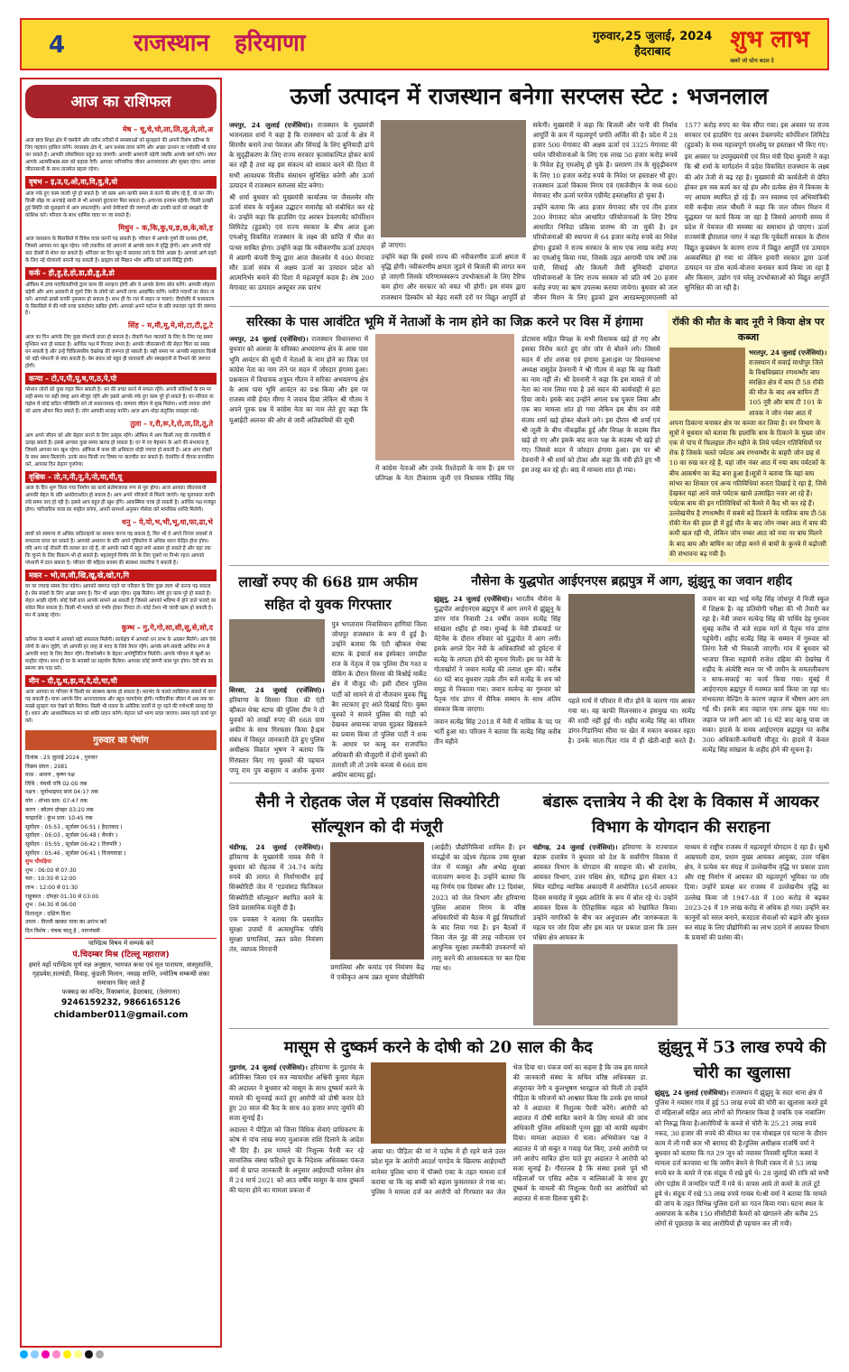4 राजस्थान हरियाणा
गुरुवार,25 जुलाई, 2024
हैदराबाद
शुभ लाभ
खबरें जो सोच बदल दे
आज का राशिफल
मेष – चू,चे,चो,ला,लि,लू,ले,लो,अ
आज छात्र शिक्षा क्षेत्र में चमकेंगे और नवीन तरीकों से समस्याओं को सुलझाने की अपनी विशेष प्रतिभा के लिए पहचान हासिल करेंगे। व्यवसाय क्षेत्र में, आप प्रशंसा प्राप्त करेंगे और अच्छा उत्थान या पदोन्नति भी प्राप्त कर सकते हैं। आपकी लोकप्रियता बहुत बढ़ जाएगी। आपकी आमदनी बढ़ेगी जबकि आपके खर्च घटेंगे। बचत आपके आत्मविश्वास-स्तर को बढ़ावा देगी। आपका पारिवारिक जीवन आरामदायक और सुखद रहेगा। आपका जीवनसाथी के साथ तालमेल बहतर रहेगा।
वृषभ – इ,उ,ए,ओ,वा,वि,वु,वे,वो
आज रुके हुए काम जल्दी पूरे हो सकते हैं। जो काम आप काफी समय से करने की सोच रहे हैं, वो कर लेंगे। किसी बोझ या अनचाहे साथी से भी आपको छुटकारा मिल सकता है। अचानक इनकम बढ़ेगी। किसी उलझी हुई स्थिति को सुलझाने में आप सफलरहेंगे। अपने प्रेमीजनों की जरूरतों और उनकी बातों को समझने की कोशिश करें। परिवार के साथ धार्मिक यात्रा पर जा सकते हैं।
मिथुन – क,कि,कु,घ,ङ,छ,के,को,ह
आज व्यवसाय के सिलसिले में विदेश यात्रा करनी पड़ सकती है। परिवार में आपके गुणों की प्रशंसा होगी, जिससे आपका मन खुश रहेगा। नयी तकनीक को अपनाने से आपके काम में वृद्धि होगी। आप अपनी कोई बात दोस्तों से शेयर कर सकते हैं। शनिवार का दिन खुद में बदलाव लाने के लिये अच्छा है। आपको आगे बढ़ने के लिए नई योजनाएँ बनानी पड़ सकती है। ब्राह्मण को मिष्ठान भोग अर्पित करें कार्य सिद्धि होगी।
कर्क – ही,हु,हे,हो,डा,डी,डू,डे,डो
ऑफिस में उच्च पदाधिकारियों द्वारा काम की सराहना होगी और वे आपके प्रेरणा स्रोत बनेंगे। आपकी शोहरत बढ़ेगी और आप आसानी से दूसरे लिंग के लोगों को अपनी तरफ आकर्षित करेंगे। नशीले पदार्थों का सेवन ना करें। आपको इससे काफी नुकसान हो सकता है। साथ ही देर रात में वाहन ना चलाएं। दीर्घावधि में कामकाज के सिलसिले में की गयी यात्रा फ़ायदेमंद साबित होगी। आपको अपने पार्टनर के प्रति वफादार रहने की जरूरत है।
सिंह – म,मी,मू,मे,मो,टा,टी,टू,टे
आज का दिन आपके लिए कुछ परेशानी वाला हो सकता है। नौकरी पेशा जातकों के लिए के लिए यह समय मुश्किल भरा हो सकता है। आर्थिक पक्ष में गिरावट संभव है। आपके जीवनसाथी की सेहत चिंता का सबब बन सकती है और उन्हें चिकित्सकीय देखरेख की जरूरत हो सकती है। सही समय पर आपकी सहायता किसी को बड़ी परेशानी से बचा सकती है। प्रेम संबंध को बहुत ही सावधानी और समझदारी से निभाने की जरूरत होगी।
कन्या – टो,प,पी,पू,ष,ण,ठ,पे,पो
परेशान लोगों को कुछ राहत मिल सकती है। धन की बचत करने में सफल रहेंगे। अपनी कोशिशों के दम पर सही समय पर सही जगह आप मौजूद रहेंगे और इससे आपके रुके हुए काम पूरे हो सकते हैं। घर-परिवार या पड़ोस में कोई कठिन परिस्थिति बने तो सकारात्मक रहें। दाम्पत्य जीवन में सुख मिलेगा। शादी लायक लोगों को आज ऑफर मिल सकते हैं। लोग आपकी सलाह मानेंगे। आज आप थोड़ा संतुलित व्यवहार रखें।
तुला – र,री,रू,रे,रो,ता,ति,तू,ते
आप अपने जीवन को और बेहतर बनाने के लिए उत्सुक रहेंगे। ऑफिस में आप किसी तरह की राजनीति में उलझ सकते हैं। इससे आपका कुछ समय खराब हो सकता है। घर में नए मेहमान के आने की संभावना है, जिससे आपका मन खुश रहेगा। ऑफिस में काम की अधिकता थोड़ी ज्यादा हो सकती है। आज आप दोस्तों के साथ समय बिताएंगे। उनके साथ किसी नए विषय पर बातचीत कर सकते हैं। देवमंदिर में दीपक प्रज्वलित करें, आपका दिन बेहतर गुजरेगा।
वृश्चिक – तो,न,नी,नू,ने,नो,या,यी,यू
आज के दिन शुरू किया गया निर्माण का कार्य संतोषजनक रूप से पूरा होगा। आज आपका जीवनसाथी आपकी सेहत के प्रति असंवेदनशील हो सकता है। आप अपने परिजनों से मिलने जाएंगे। यह मुलाकात काफी लंबे समय बाद हो रही है। इससे आप बहुत ही खुश होंगे। आकस्मिक यात्रा हो सकती है। आर्थिक पक्ष मजबूत होगा। पारिवारिक यात्रा का माहौल बनेगा, अपनी सामर्थ्य अनुसार गौसेवा करें मानसिक शान्ति मिलेगी।
धनु – ये,यो,भ,भी,भू,धा,फा,ढा,भे
छात्रों को सामान्य से अधिक कठिनाइयों का सामना करना पड़ सकता है, फिर भी वे अपने निरंतर प्रयासों से सफलता प्राप्त कर सकते हैं। आपको अध्ययन के प्रति अपने दृष्टिकोण में अधिक ध्यान केंद्रित होना होगा। यदि आप नई नौकरी की तलाश कर रहे हैं, तो आपके रास्ते में बहुत सारे अवसर हो सकते हैं और यहां तक कि चुनने के लिए विकल्प भी हो सकते हैं। महत्वपूर्ण निर्णय लेने के लिए दूसरों पर निर्भर रहना आपको परेशानी में डाल सकता है। परिवार की महिला सदस्य की स्वास्थ्य तकलीफ दे सकती है।
मकर – भो,ज,जी,खि,खू,खे,खो,ग,गि
घर पर ज्यादा समय देना पड़ेगा। आपको जरूरत पड़ने पर परिवार के लिए कुछ त्याग भी करना पड़ सकता है। प्रेम संबंधों के लिए अच्छा समय है। दिन भी अच्छा रहेगा। सुख मिलेगा। सोचे हुए काम पूरे हो सकते हैं। सेहत अच्छी रहेगी। कोई ऐसी बात आपके सामने आ सकती है जिससे आपको भविष्य में होने वाले फायदे का संकेत मिल सकता है। किसी भी मामले को गंभीर होकर निपटा लें। कोई टेंशन भी जल्दी खत्म हो सकती है। मन में उत्साह रहेगा।
कुम्भ – गु,गे,गो,सा,सी,सू,से,सो,द
करियर के मामले में आपको बड़ी सफलता मिलेगी। कार्यक्षेत्र में आपको धन लाभ के अवसर मिलेंगे। आप ऐसे लोगों के साथ जुड़ेंगे, जो आपकी हर तरह से मदद के लिये तैयार रहेंगे। आपके सगे-संबंधी आर्थिक रूप से आपकी मदद के लिए तैयार रहेंगे। विजनेसमैन के बेहतर अपॉर्चुनिटिज मिलेंगी। आपके परिवार में खुशी का माहौल रहेगा। साथ ही घर के सदस्यों का सहयोग मिलेगा। आपका कोई जरूरी काम पूरा होगा। देवी मंत्र का स्मरण जप पाठ करें।
मीन – दी,दू,थ,झ,ञ,दे,दो,चा,ची
आज आपका या परिवार में किसी का स्वास्थ्य खराब हो सकता है। मतभेद के चलते व्यक्तिगत संबंधों में दरार पड़ सकती है। यात्रा आपके लिए आनन्ददायक और बहुत फायदेमंद होगी। पारिवारिक जीवन में अब तक का सबसे सुनहरा पल देखने को मिलेगा। किसी भी प्रकार के अनैतिक कार्यों से दूर रहने की गणेशजी सलाह देते हैं। ध्यान और आध्यात्मिकता मन को शांति प्रदान करेंगे। मेहनत करें भाग्य बदल जाएगा। समय रहते कार्य पूरा करें।
गुरुवार का पंचांग
दिनांक : 25 जुलाई 2024 , गुरुवार
विक्रम संवत : 2081
मास : श्रावण , कृष्ण पक्ष
तिथि : पंचमी रात्रि 02:00 तक
नक्षत्र : पूर्वाभाद्रपद सायं 04:17 तक
योग : शोभन प्रात: 07:47 तक
करण : कौलव दोपहर 03:20 तक
चन्द्रराशि : कुंभ प्रात: 10:45 तक
सूर्योदय : 05:53 , सूर्यास्त 06:51 ( हैदराबाद )
सूर्योदय : 06:03 , सूर्यास्त 06:48 ( बैंग्लोर )
सूर्योदय : 05:55 , सूर्यास्त 06:42 ( तिरुपति )
सूर्योदय : 05:46 , सूर्यास्त 06:41 ( विजयवाड़ा )
शुभ चौघड़िया
शुभ : 06:00 से 07:30
चल : 10:30 से 12:00
लाभ : 12:00 से 01:30
राहुकाल : दोपहर 01:30 से 03:00
शुभ : 04:30 से 06:00
दिशाशूल : दक्षिण दिशा
उपाय : तिल्ली खाकर यात्रा का आरंभ करें
दिन विशेष : पंचक चालू है , नागपंचमी
पाण्डित्य विषय में सम्पर्क करें
पं.चिदम्बर मिश्र (टिल्लू महाराज)
हमारे यहाँ पाण्डित्य पूर्ण यज्ञ अनुष्ठान, भागवत कथा एवं मूल पारायण, वास्तुशान्ति, गृहप्रवेश,शतचंडी, विवाह, कुंडली मिलान, नवग्रह शान्ति, ज्योतिष सम्बन्धी शंका समाधान किए जाते हैं
फक्कड़ का मन्दिर, रिकाबगंज, हैदराबाद, (तेलंगाना)
9246159232, 9866165126
chidamber011@gmail.com
ऊर्जा उत्पादन में राजस्थान बनेगा सरप्लस स्टेट : भजनलाल
जयपुर, 24 जुलाई (एजेंसियां)। राजस्थान के मुख्यमंत्री भजनलाल शर्मा ने कहा है कि राजस्थान को ऊर्जा के क्षेत्र में सिरमौर बनाने तथा पेयजल और सिंचाई के लिए बुनियादी ढांचे के सुदृढ़ीकरण के लिए राज्य सरकार कृतसंकल्पित होकर कार्य कर रही है तथा वह इस संकल्प को साकार करने की दिशा में सभी आवश्यक वित्तीय संसाधन सुनिश्चित करेगी और ऊर्जा उत्पादन में राजस्थान सरप्लस स्टेट बनेगा।
श्री शर्मा बुधवार को मुख्यमंत्री कार्यालय पर जैसलमेर सौर ऊर्जा संयत्र के वर्चुअल उद्घाटन समारोह को संबोधित कर रहे थे। उन्होंने कहा कि हाउसिंग एंड अरबन डेवलपमेंट कॉर्पोरेशन लिमिटेड (हुडको) एवं राज्य सरकार के बीच आज हुआ एमओयू विकसित राजस्थान के लक्ष्य की प्राप्ति में मील का पत्थर साबित होगा। उन्होंने कहा कि नवीकरणीय ऊर्जा उत्पादन में अग्रणी कंपनी रिन्यू द्वारा आज जैसलमेर में 400 मेगावाट सौर ऊर्जा संयंत्र से अक्षय ऊर्जा का उत्पादन प्रदेश को आत्मनिर्भर बनाने की दिशा में महत्वपूर्ण कदम है। शेष 200 मेगावाट का उत्पादन अक्टूबर तक प्रारंभ
हो जाएगा।
उन्होंने कहा कि इससे राज्य की नवीकरणीय ऊर्जा क्षमता में वृद्धि होगी। नवीकरणीय क्षमता जुड़ने से बिजली की लागत कम हो जाएगी जिसके परिणामस्वरूप उपभोक्ताओं के लिए टैरिफ कम होगा और सरकार को बचत भी होगी। इस संयंत्र द्वारा राजस्थान डिस्कॉम को बेहद सस्ती दरों पर विद्युत आपूर्ति हो सकेगी। मुख्यमंत्री ने कहा कि बिजली और पानी की निर्बाध आपूर्ति के क्रम में महत्वपूर्ण प्रगति अर्जित की है। प्रदेश में 28 हजार 500 मेगावाट की अक्षय ऊर्जा एवं 3325 मेगावाट की थर्मल परियोजनाओं के लिए एक लाख 50 हजार करोड़ रूपये के निवेश हेतु एमओयू हो चुके हैं। प्रसारण तंत्र के सुदृढ़ीकरण के लिए 10 हजार करोड़ रुपये के निवेश पर हस्ताक्षर भी हुए। राजस्थान ऊर्जा विकास निगम एवं एसजेवीएन के मध्य 600 मेगावाट सौर ऊर्जा परचेज एग्रीमेंट हस्ताक्षरित हो चुका है।
उन्होंने बताया कि आठ हजार मेगावाट सौर एवं तीन हजार 200 मेगावाट कोल आधारित परियोजनाओं के लिए टैरिफ आधारित निविदा प्रक्रिया प्रारम्भ की जा चुकी है। इन परियोजनाओं की स्थापना से 64 हजार करोड़ रुपये का निवेश होगा। हुडको ने राज्य सरकार के साथ एक लाख करोड़ रुपए का एमओयू किया गया, जिसके तहत आगामी पांच वर्षों तक पानी, सिंचाई और बिजली जैसी बुनियादी ढांचागत परियोजनाओं के लिए राज्य सरकार को प्रति वर्ष 20 हजार करोड़ रुपए का ऋण उपलब्ध कराया जायेगा। बुधवार को जल जीवन मिशन के लिए हुडको द्वारा आरडब्ल्यूएसएलसी को 1577 करोड़ रुपए का चेक सौंपा गया। इस अवसर पर राज्य सरकार एवं हाउसिंग एंड अरबन डेवलपमेंट कॉर्पोरेशन लिमिटेड (हुडको) के मध्य महत्त्वपूर्ण एमओयू पर हस्ताक्षर भी किए गए।
इस अवसर पर उपमुख्यमंत्री एवं वित्त मंत्री दिया कुमारी ने कहा कि श्री शर्मा के मार्गदर्शन में प्रदेश विकसित राजस्थान के लक्ष्य की ओर तेजी से बढ़ रहा है। मुख्यमंत्री की कार्यशैली से प्रेरित होकर हम सब कार्य कर रहे हंय और प्रत्येक क्षेत्र में विकास के नए आयाम स्थापित हो रहे हैं। जन स्वास्थ्य एवं अभियांत्रिकी मंत्री कन्हैया लाल चौधरी ने कहा कि जल जीवन मिशन में युद्धस्तर पर कार्य किया जा रहा है जिससे आगामी समय में प्रदेश में पेयजल की समस्या का समाधान हो पाएगा। ऊर्जा राज्यमंत्री हीरालाल नागर ने कहा कि पूर्ववर्ती सरकार के दौरान विद्युत कुप्रबंधन के कारण राज्य में विद्युत आपूर्ति एवं उत्पादन अव्यवस्थित हो गया था लेकिन हमारी सरकार द्वारा ऊर्जा उत्पादन पर ठोस कार्य-योजना बनाकर कार्य किया जा रहा है और किसान, उद्योग एवं घरेलू उपभोक्ताओं को विद्युत आपूर्ति सुनिश्चित की जा रही है।
सरिस्का के पास आवंटित भूमि में नेताओं के नाम होने का जिक्र करने पर विस में हंगामा
जयपुर, 24 जुलाई (एजेंसियां)। राजस्थान विधानसभा में बुधवार को अलवर के सरिस्का अभयारण्य क्षेत्र के आस पास भूमि आवंटन की सूची में नेताओं के नाम होने का जिक्र एवं कांग्रेस नेता का नाम लेने पर सदन में जोरदार हंगामा हुआ।प्रश्नकाल में विधायक शत्रुघ्न गौतम ने सरिका अभयारण्य क्षेत्र के आस पास भूमि आवंटन का प्रश्न किया और इस पर राजस्व मंत्री हेमंत मीणा ने जवाब दिया लेकिन श्री गौतम ने अपने पूरक प्रश्न में कांग्रेस नेता का नाम लेते हुए कहा कि यूआईटी अलवर की ओर से जारी अतिक्रमियों की सूची
में कांग्रेस नेताओं और उनके रिश्तेदारों के नाम हैं। इस पर प्रतिपक्ष के नेता टीकाराम जूली एवं विधायक गोविंद सिंह डोटासरा सहित विपक्ष के सभी विधायक खड़े हो गए और इसका विरोध करते हुए जोर जोर से बोलने लगे। जिससे सदन में शोर शराबा एवं हंगामा हुआ।इस पर विधानसभा अध्यक्ष वासुदेव देवनानी ने श्री गौतम से कहा कि वह किसी का नाम नहीं लें। श्री देवनानी ने कहा कि इस मामले में जो नेता का नाम लिया गया है उसे सदन की कार्यवाही से हटा दिया जाये। इसके बाद उन्होंने अगला प्रश्न पुकार लिया और एक बार मामला शांत हो गया लेकिन इस बीच वन मंत्री संजय शर्मा खड़े होकर बोलने लगे। इस दौरान श्री शर्मा एवं श्री जूली के बीच नोंकझोंक हुई और विपक्ष के सदस्य फिर खड़े हो गए और इसके बाद सत्ता पक्ष के सदस्य भी खड़े हो गए। जिससे सदन में जोरदार हंगामा हुआ। इस पर श्री देवनानी ने श्री शर्मा को टोका और कहा कि मंत्री होते हुए भी इस तरह कर रहे हो। बाद में मामला शांत हो गया।
रॉकी की मौत के बाद नूरी ने किया क्षेत्र पर कब्जा
भरतपुर, 24 जुलाई (एजेंसियां)। राजस्थान में सवाई माधोपुर जिले के विश्वविख्यात रणथम्भौर बाघ संरक्षित क्षेत्र में बाघ टी 58 रॉकी की मौत के बाद अब बाघिन टी 105 नूरी और बाघ टी 101 के शावक ने जोन नंबर आठ में अपना ठिकाना बनाकर क्षेत्र पर कब्जा कर लिया है। वन विभाग के सूत्रों ने बुधवार को बताया कि हालांकि बाघ के ठिकाने के मुख्य जोन एक से पांच में फिलहाल तीन महीने के लिये पर्यटन गतिविधियों पर रोक है जिसके चलते पर्यटक अब रणथम्भौर के बाहरी जोन छह से 10 का रुख कर रहे हैं, यहां जोन नंबर आठ में नया बाघ पर्यटकों के बीच आकर्षण का केंद्र बना हुआ है।सूत्रों ने बताया कि यहां बाघ सांभर का शिकार एवं अन्य गतिविधियां करता दिखाई दे रहा है, जिसे देखकर यहां आने वाले पर्यटक खासे उत्साहित नजर आ रहे हैं। पर्यटक बाघ की इन गतिविधियों को कैमरे में कैद भी कर रहे हैं।उल्लेखनीय है रणथम्भौर में सबसे बड़े ठिकाने के मालिक बाघ टी-58 रॉकी मेल की हाल ही में हुई मौत के बाद जोन नम्बर आठ में बाघ की कमी खल रही थी, लेकिन जोन नम्बर आठ को नया नर बाघ मिलने के बाद बाघ और बाघिन का जोड़ा बनने से बाघों के कुनबे में बढ़ोत्तरी की संभावना बढ़ गयी है।
लाखों रुपए की 668 ग्राम अफीम सहित दो युवक गिरफ्तार
सिरसा, 24 जुलाई (एजेंसियां)। हरियाणा के सिरसा जिला की एंटी व्हीकल थेफ्ट स्टाफ की पुलिस टीम ने दो युवकों को लाखों रुपए की 668 ग्राम अफीम के साथ गिरफ्तार किया है।इस संबंध में विस्तृत जानकारी देते हुए पुलिस अधीक्षक विक्रांत भूषण ने बताया कि गिरफ्तार किए गए युवकों की पहचान पप्पू राम पुत्र बाबूराम व अशोक कुमार पुत्र भगताराम निवासियान हाणियां जिला जोधपुर राजस्थान के रूप में हुई है। उन्होंने बताया कि एंटी व्हीकल थेफ्ट स्टाफ के इंचार्ज सब इंस्पेक्टर जगदीश राज के नेतृत्व में एक पुलिस टीम गश्त व चेकिंग के दौरान सिरसा की बिश्नोई मार्केट क्षेत्र में मौजूद थी। इसी दौरान पुलिस पार्टी को सामने से दो नौजवान युवक पिट्ठू बैग लटकाए हुए आते दिखाई दिए। युक्त युवकों ने सामने पुलिस की गाड़ी को देखकर अचानक वापस मुड़कर खिसकने का प्रयास किया तो पुलिस पार्टी ने शक के आधार पर काबू कर राजपत्रित अधिकारी की मौजूदगी में दोनों युवकों की तलाशी ली तो उनके कब्जा से 668 ग्राम अफीम बरामद हुई।
नौसेना के युद्धपोत आईएनएस ब्रह्मपुत्र में आग, झुंझुनू का जवान शहीद
झुंझुनू, 24 जुलाई (एजेंसियां)। भारतीय नौसेना के युद्धपोत आईएनएस ब्रह्मपुत्र में आग लगने से झुंझुनू के डांगर गांव निवासी 24 वर्षीय जवान सत्येंद्र सिंह सांखला शहीद हो गया। मुम्बई के नेवी डॉकयार्ड पर मेंटेनेंस के दौरान रविवार को युद्धपोत में आग लगी। इसके अगले दिन नेवी के अधिकारियों को दुर्घटना में सत्येंद्र के लापता होने की सूचना मिली। इस पर नेवी के गोताखोरों ने जवान सत्येंद्र की तलाश शुरू की। करीब 60 घंटे बाद बुधवार तड़के तीन बजे सत्येंद्र के शव को समुद्र से निकाला गया। जवान सत्येन्द्र का गुरुवार को पैतृक गांव डांगर में सैनिक सम्मान के साथ अंतिम संस्कार किया जाएगा।
जवान सत्येंद्र सिंह 2018 में नेवी में नाविक के पद पर भर्ती हुआ था। परिजन ने बताया कि सत्येंद्र सिंह करीब तीन महीने
पहले मार्च में परिवार में मौत होने के कारण गांव आकर गया था। वह काफी मिलनसार-व हंसमुख था। सत्येंद्र की शादी नहीं हुई थी। शहीद सत्येंद्र सिंह का परिवार डांगर-गिडानिया सीमा पर खेत में मकान बनाकर रहता है। उनके माता-पिता गांव में ही खेती-बाड़ी करते हैं। जवान का बड़ा भाई मनेंद्र सिंह जोधपुर में निजी स्कूल में शिक्षक है। वह प्रतियोगी परीक्षा की भी तैयारी कर रहा है। नेवी जवान सत्येन्द्र सिंह की पार्थिव देह गुरुवार सुबह करीब नौ बजे सड़क मार्ग से पैतृक गांव डांगर पहुंचेगी। शहीद सत्येंद्र सिंह के सम्मान में गुरुवार को तिरंगा रैली भी निकाली जाएगी। गांव में बुधवार को भाजपा जिला महामंत्री राजेश दहिया की देखरेख में शहीद के अंत्येष्टि स्थल पर भी जमीन के समतलीकरण व साफ-सफाई का कार्य किया गया। मुंबई में आईएनएस ब्रह्मपुत्र में मरम्मत कार्य किया जा रहा था। संभवतया वेल्डिंग के कारण जहाज में भीषण आग लग गई थी। इसके बाद जहाज एक तरफ झुक गया था। जहाज पर लगी आग को 16 घंटे बाद काबू पाया जा सका। हादसे के समय आईएनएस ब्रह्मपुत्र पर करीब 300 अधिकारी-कर्मचारी मौजूद थे। हादसे में केवल सत्येंद्र सिंह सांखला के शहीद होने की सूचना है।
सैनी ने रोहतक जेल में एडवांस सिक्योरिटी सॉल्यूशन को दी मंजूरी
चंडीगढ़, 24 जुलाई (एजेंसियां)। हरियाणा के मुख्यमंत्री नायब सैनी ने बुधवार को रोहतक में 34.74 करोड़ रुपये की लागत से निर्माणाधीन हाई सिक्योरिटी जेल में 'एडवांसड फिजिकल सिक्योरिटी सॉल्यूशन' स्थापित करने के लिये प्रशासनिक मंजूरी दी है।
एक प्रवक्ता ने बताया कि प्रस्तावित सुरक्षा उपायों में अत्याधुनिक परिधि सुरक्षा प्रणालियां, उन्नत प्रवेश नियंत्रण तंत्र, व्यापक निगरानी
प्रणालियां और कमांड एवं नियंत्रण केंद्र में एकीकृत अन्य उन्नत सूचना प्रौद्योगिकी (आईटी) प्रौद्योगिकियां शामिल हैं। इन संवर्द्धनों का उद्देश्य रोहतक उच्च सुरक्षा जेल में मजबूत और अभेद्य सुरक्षा वातावरण बनाना है। उन्होंने बताया कि यह निर्णय एक दिसंबर और 12 दिसंबर, 2023 को जेल विभाग और हरियाणा पुलिस आवास निगम के वरिष्ठ अधिकारियों की बैठक में हुई सिफारिशों के बाद लिया गया है। इन बैठकों में जिला जेल नूंह की तरह नवीनतम एवं आधुनिक सुरक्षा तकनीकी उपकरणों को लागू करने की आवश्यकता पर बल दिया गया था।
बंडारू दत्तात्रेय ने की देश के विकास में आयकर विभाग के योगदान की सराहना
चंडीगढ़, 24 जुलाई (एजेंसियां)। हरियाणा के राज्यपाल बंडारू दत्तात्रेय ने बुधवार को देश के सर्वांगीण विकास में आयकर विभाग के योगदान की सराहना की। श्री दत्तात्रेय, आयकर विभाग, उत्तर पश्चिम क्षेत्र, चंडीगढ़ द्वारा सेक्टर 43 स्थित चंडीगढ़ न्यायिक अकादमी में आयोजित 165वें आयकर दिवस समारोह में मुख्य अतिथि के रूप में बोल रहे थे। उन्होंने आयकर दिवस के ऐतिहासिक महत्व को रेखांकित किया। उन्होंने नागरिकों के बीच कर अनुपालन और जागरूकता के महत्व पर जोर दिया और इस बात पर प्रकाश डाला कि उत्तर पश्चिम क्षेत्र आयकर के
माध्यम से राष्ट्रीय राजस्व में महत्वपूर्ण योगदान दे रहा है। सुश्री आम्रपाली दास, प्रधान मुख्य आयकर आयुक्त, उत्तर पश्चिम क्षेत्र, ने प्रत्येक कर संग्रह में उल्लेखनीय वृद्धि पर प्रकाश डाला और राष्ट्र निर्माण में आयकर की महत्वपूर्ण भूमिका पर जोर दिया। उन्होंने प्रत्यक्ष कर राजस्व में उल्लेखनीय वृद्धि का उल्लेख किया जो 1947-48 में 100 करोड़ से बढ़कर 2023-24 में 19 लाख करोड़ से अधिक हो गया। उन्होंने कर कानूनों को सरल बनाने, करदाता सेवाओं को बढ़ाने और कुशल कर संग्रह के लिए प्रौद्योगिकी का लाभ उठाने में आयकर विभाग के प्रयासों की प्रशंसा की।
मासूम से दुष्कर्म करने के दोषी को 20 साल की कैद
गुड़गांव, 24 जुलाई (एजेंसियां)। हरियाणा के गुड़गांव के अतिरिक्त जिला एवं सत्र न्यायाधीश अश्विनी कुमार मेहता की अदालत ने बुधवार को मासूम के साथ दुष्कर्म करने के मामले की सुनवाई करते हुए आरोपी को दोषी करार देते हुए 20 साल की कैद के साथ 40 हजार रुपए जुर्माने की सजा सुनाई है।
अदालत ने पीड़िता को जिला विधिक सेवाएं प्राधिकरण के कोष से पांच लाख रुपए मुआवजा राशि दिलाने के आदेश भी दिए हैं। इस मामले की निशुल्क पैरवी कर रहे सामाजिक संस्था फरिश्ते ग्रुप के निदेशक अधिवक्ता पंकज वर्मा से प्राप्त जानकारी के अनुसार आईएमटी मानेसर क्षेत्र में 24 मार्च 2021 को आठ वर्षीय मासूम के साथ दुष्कर्म की घटना होने का मामला प्रकाश में
आया था। पीड़िता की मां ने पड़ोस में ही रहने वाले उत्तर प्रदेश मूल के आरोपी आदर्श पाण्डेय के खिलाफ आईएमटी मानेसर पुलिस थाना में पॉक्सो एक्ट के तहत मामला दर्ज कराया था कि वह बच्ची को बहला फुसलाकर ले गया था। पुलिस ने मामला दर्ज कर आरोपी को गिरफ्तार कर जेल भेज दिया था। पंकज वर्मा का कहना है कि जब इस मामले की जानकारी संस्था के सचिव वरिष्ठ अधिवक्ता डा. अंजुरावत नेगी व कुलभूषण भारद्वाज को मिली तो उन्होंने पीड़िता के परिजनों को आश्वस्त किया कि उनके इस मामले को वे अदालत में निशुल्क पैरवी करेंगे। आरोपी को अदालत में दोषी साबित कराने के लिए मामले की जांच अधिकारी पुलिस अधिकारी पूनम हुड्डा को काफी सहयोग दिया। मामला अदालत में चला। अभियोजन पक्ष ने अदालत में जो सबूत व गवाह पेश किए, उनसे आरोपी पर लगे आरोप साबित होना पाते हुए अदालत ने आरोपी को सजा सुनाई है। गौरतलब है कि संस्था इससे पूर्व भी महिलाओं पर एसिड अटैक व बालिकाओं के साथ हुए दुष्कर्म के मामलों की निशुल्क पैरवी कर आरोपियों को अदालत से सजा दिलवा चुकी है।
झुंझुनू में 53 लाख रुपये की चोरी का खुलासा
झुंझुनू, 24 जुलाई (एजेंसियां)। राजस्थान में झुंझुनू के सदर थाना क्षेत्र में पुलिस ने नयासर गांव में हुई 53 लाख रुपये की चोरी का खुलासा करते हुये दो महिलाओं सहित आठ लोगों को गिरफ्तार किया है जबकि एक नाबालिग को निरुद्ध किया है।आरोपियों के कब्जे से चोरी के 25.21 लाख रुपये नकद, 30 हजार की रुपये की कीमत का एक मोबाइल एवं घटना के दौरान काम में ली गयी कार भी बरामद की है।पुलिस अधीक्षक राजर्षि वर्मा ने बुधवार को बताया कि गत 29 जून को नयासर निवासी सुनिता कस्वां ने मामला दर्ज करवाया था कि जमीन बेचने से मिली रकम में से 53 लाख रुपये घर के कमरे में एक संदूक में रखे हुये थे। 28 जुलाई की रात्रि को सभी लोग पड़ोस में जन्मदिन पार्टी में गये थे। वापस आये तो कमरे के ताले टूटे हुये थे। संदूक में रखे 53 लाख रुपये गायब थे।श्री वर्मा ने बताया कि मामले की जांच के तहत विभिन्न पुलिस दलों का गठन किया गया। घटना स्थल के आसपास के करीब 150 सीसीटीवी कैमरों को खंगालने और करीब 25 लोगों से पूछताछ के बाद आरोपियों ही पहचान कर ली गयी।